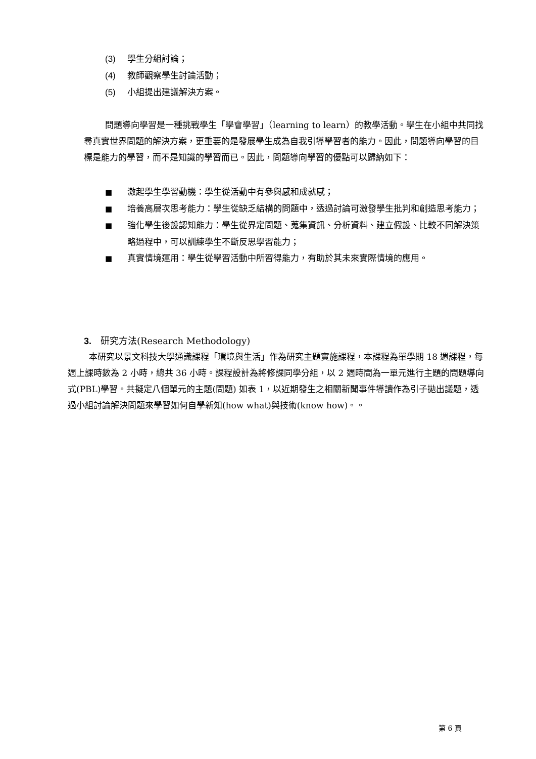(3) 學生分組討論；
(4) 教師觀察學生討論活動；
(5) 小組提出建議解決方案。
問題導向學習是一種挑戰學生「學會學習」（learning to learn）的教學活動。學生在小組中共同找尋真實世界問題的解決方案，更重要的是發展學生成為自我引導學習者的能力。因此，問題導向學習的目標是能力的學習，而不是知識的學習而已。因此，問題導向學習的優點可以歸納如下：
■ 激起學生學習動機：學生從活動中有參與感和成就感；
■ 培養高層次思考能力：學生從缺乏結構的問題中，透過討論可激發學生批判和創造思考能力；
■ 強化學生後設認知能力：學生從界定問題、蒐集資訊、分析資料、建立假設、比較不同解決策略過程中，可以訓練學生不斷反思學習能力；
■ 真實情境運用：學生從學習活動中所習得能力，有助於其未來實際情境的應用。
3. 研究方法(Research Methodology)
本研究以景文科技大學通識課程「環境與生活」作為研究主題實施課程，本課程為單學期 18 週課程，每週上課時數為 2 小時，總共 36 小時。課程設計為將修課同學分組，以 2 週時間為一單元進行主題的問題導向式(PBL)學習。共擬定八個單元的主題(問題) 如表 1，以近期發生之相關新聞事件導讀作為引子拋出議題，透過小組討論解決問題來學習如何自學新知(how what)與技術(know how)。。
第 6 頁